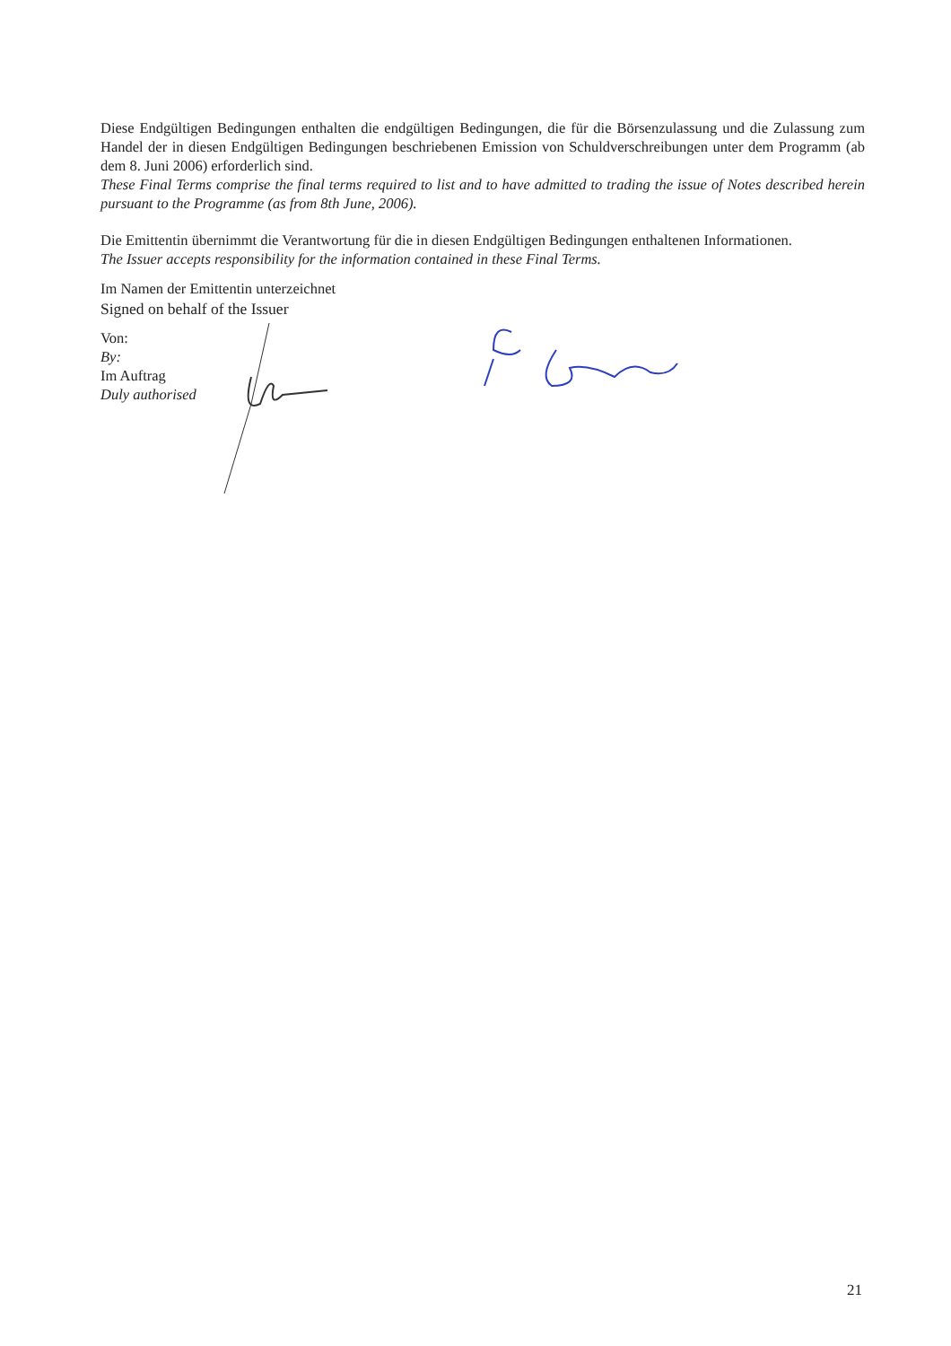Diese Endgültigen Bedingungen enthalten die endgültigen Bedingungen, die für die Börsenzulassung und die Zulassung zum Handel der in diesen Endgültigen Bedingungen beschriebenen Emission von Schuldverschreibungen unter dem Programm (ab dem 8. Juni 2006) erforderlich sind.
These Final Terms comprise the final terms required to list and to have admitted to trading the issue of Notes described herein pursuant to the Programme (as from 8th June, 2006).
Die Emittentin übernimmt die Verantwortung für die in diesen Endgültigen Bedingungen enthaltenen Informationen.
The Issuer accepts responsibility for the information contained in these Final Terms.
Im Namen der Emittentin unterzeichnet
Signed on behalf of the Issuer
Von:
By:
Im Auftrag
Duly authorised
21